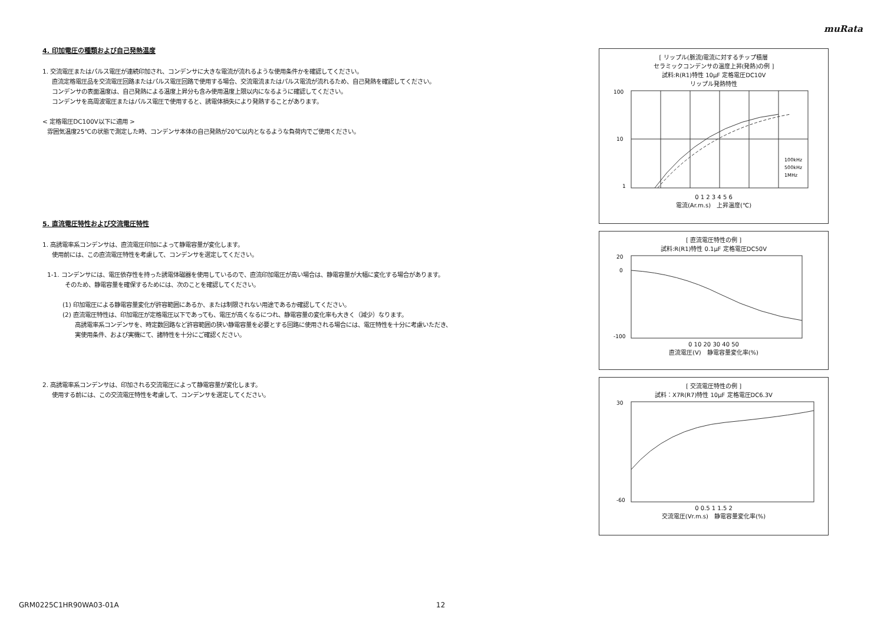muRata
4. 印加電圧の種類および自己発熱温度
1. 交流電圧またはパルス電圧が連続印加され、コンデンサに大きな電流が流れるような使用条件かを確認してください。
直流定格電圧品を交流電圧回路またはパルス電圧回路で使用する場合、交流電流またはパルス電流が流れるため、自己発熱を確認してください。
コンデンサの表面温度は、自己発熱による温度上昇分も含み使用温度上限以内になるように確認してください。
コンデンサを高周波電圧またはパルス電圧で使用すると、誘電体損失により発熱することがあります。
< 定格電圧DC100V以下に適用 >
雰囲気温度25℃の状態で測定した時、コンデンサ本体の自己発熱が20℃以内となるような負荷内でご使用ください。
5. 直流電圧特性および交流電圧特性
1. 高誘電率系コンデンサは、直流電圧印加によって静電容量が変化します。
使用前には、この直流電圧特性を考慮して、コンデンサを選定してください。
1-1. コンデンサには、電圧依存性を持った誘電体磁器を使用しているので、直流印加電圧が高い場合は、静電容量が大幅に変化する場合があります。
そのため、静電容量を確保するためには、次のことを確認してください。
(1) 印加電圧による静電容量変化が許容範囲にあるか、または制限されない用途であるか確認してください。
(2) 直流電圧特性は、印加電圧が定格電圧以下であっても、電圧が高くなるにつれ、静電容量の変化率も大きく（減少）なります。
高誘電率系コンデンサを、時定数回路など許容範囲の狭い静電容量を必要とする回路に使用される場合には、電圧特性を十分に考慮いただき、
実使用条件、および実機にて、諸特性を十分にご確認ください。
2. 高誘電率系コンデンサは、印加される交流電圧によって静電容量が変化します。
使用する前には、この交流電圧特性を考慮して、コンデンサを選定してください。
[ リップル(脈流)電流に対するチップ積層
セラミックコンデンサの温度上昇(発熱)の例 ]
試料:R(R1)特性 10μF 定格電圧DC10V
リップル発熱特性
100
10
1
100kHz
500kHz
1MHz
0 1 2 3 4 5 6
電流(Ar.m.s)　上昇温度(℃)
[ 直流電圧特性の例 ]
試料:R(R1)特性 0.1μF 定格電圧DC50V
20
0
-100
0 10 20 30 40 50
直流電圧(V)　静電容量変化率(%)
[ 交流電圧特性の例 ]
試料：X7R(R7)特性 10μF 定格電圧DC6.3V
30
-60
0 0.5 1 1.5 2
交流電圧(Vr.m.s)　静電容量変化率(%)
GRM0225C1HR90WA03-01A 12